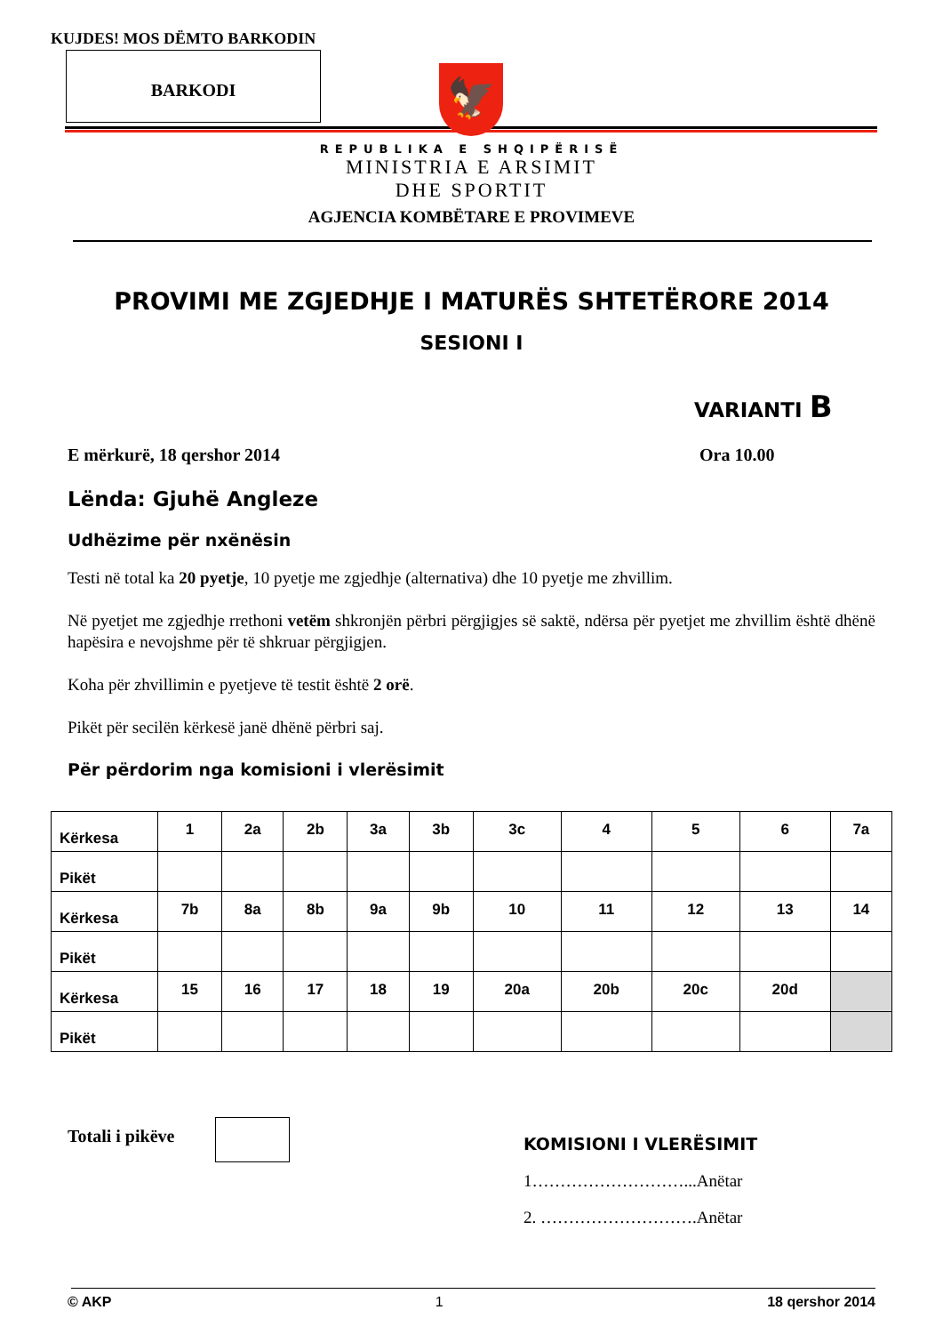KUJDES! MOS DËMTO BARKODIN
BARKODI
🦅
REPUBLIKA E SHQIPËRISË
MINISTRIA E ARSIMIT
DHE SPORTIT
AGJENCIA KOMBËTARE E PROVIMEVE
PROVIMI ME ZGJEDHJE I MATURËS SHTETËRORE 2014
SESIONI I
VARIANTI B
E mërkurë, 18 qershor 2014 Ora 10.00
Lënda: Gjuhë Angleze
Udhëzime për nxënësin
Testi në total ka 20 pyetje, 10 pyetje me zgjedhje (alternativa) dhe 10 pyetje me zhvillim.
Në pyetjet me zgjedhje rrethoni vetëm shkronjën përbri përgjigjes së saktë, ndërsa për pyetjet me zhvillim është dhënë hapësira e nevojshme për të shkruar përgjigjen.
Koha për zhvillimin e pyetjeve të testit është 2 orë.
Pikët për secilën kërkesë janë dhënë përbri saj.
Për përdorim nga komisioni i vlerësimit
| Kërkesa | 1 | 2a | 2b | 3a | 3b | 3c | 4 | 5 | 6 | 7a |
| Pikët | | | | | | | | | | |
| Kërkesa | 7b | 8a | 8b | 9a | 9b | 10 | 11 | 12 | 13 | 14 |
| Pikët | | | | | | | | | | |
| Kërkesa | 15 | 16 | 17 | 18 | 19 | 20a | 20b | 20c | 20d | |
| Pikët | | | | | | | | | | |
Totali i pikëve
KOMISIONI I VLERËSIMIT
1………………………...Anëtar
2. ……………………….Anëtar
© AKP 1 18 qershor 2014